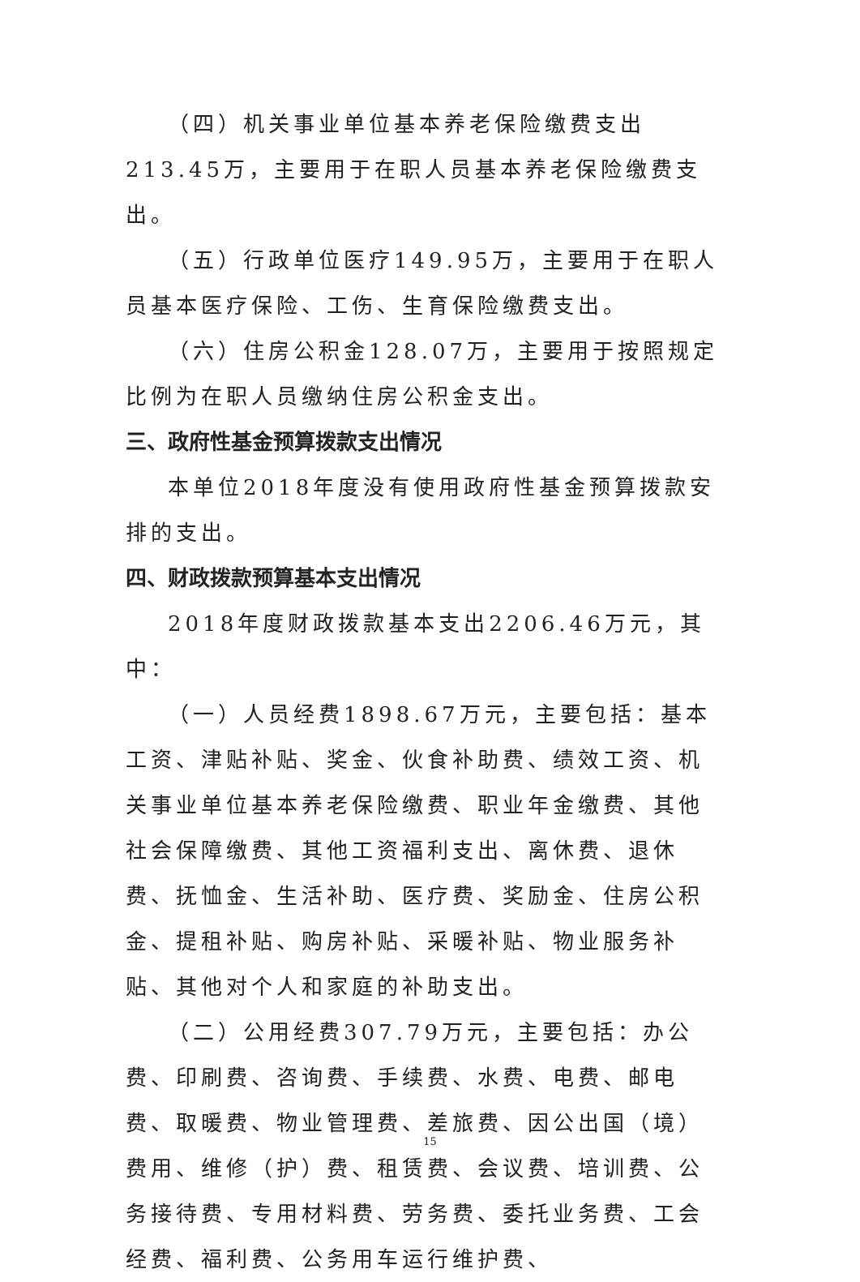（四）机关事业单位基本养老保险缴费支出213.45万，主要用于在职人员基本养老保险缴费支出。
（五）行政单位医疗149.95万，主要用于在职人员基本医疗保险、工伤、生育保险缴费支出。
（六）住房公积金128.07万，主要用于按照规定比例为在职人员缴纳住房公积金支出。
三、政府性基金预算拨款支出情况
本单位2018年度没有使用政府性基金预算拨款安排的支出。
四、财政拨款预算基本支出情况
2018年度财政拨款基本支出2206.46万元，其中：
（一）人员经费1898.67万元，主要包括：基本工资、津贴补贴、奖金、伙食补助费、绩效工资、机关事业单位基本养老保险缴费、职业年金缴费、其他社会保障缴费、其他工资福利支出、离休费、退休费、抚恤金、生活补助、医疗费、奖励金、住房公积金、提租补贴、购房补贴、采暖补贴、物业服务补贴、其他对个人和家庭的补助支出。
（二）公用经费307.79万元，主要包括：办公费、印刷费、咨询费、手续费、水费、电费、邮电费、取暖费、物业管理费、差旅费、因公出国（境）费用、维修（护）费、租赁费、会议费、培训费、公务接待费、专用材料费、劳务费、委托业务费、工会经费、福利费、公务用车运行维护费、
15